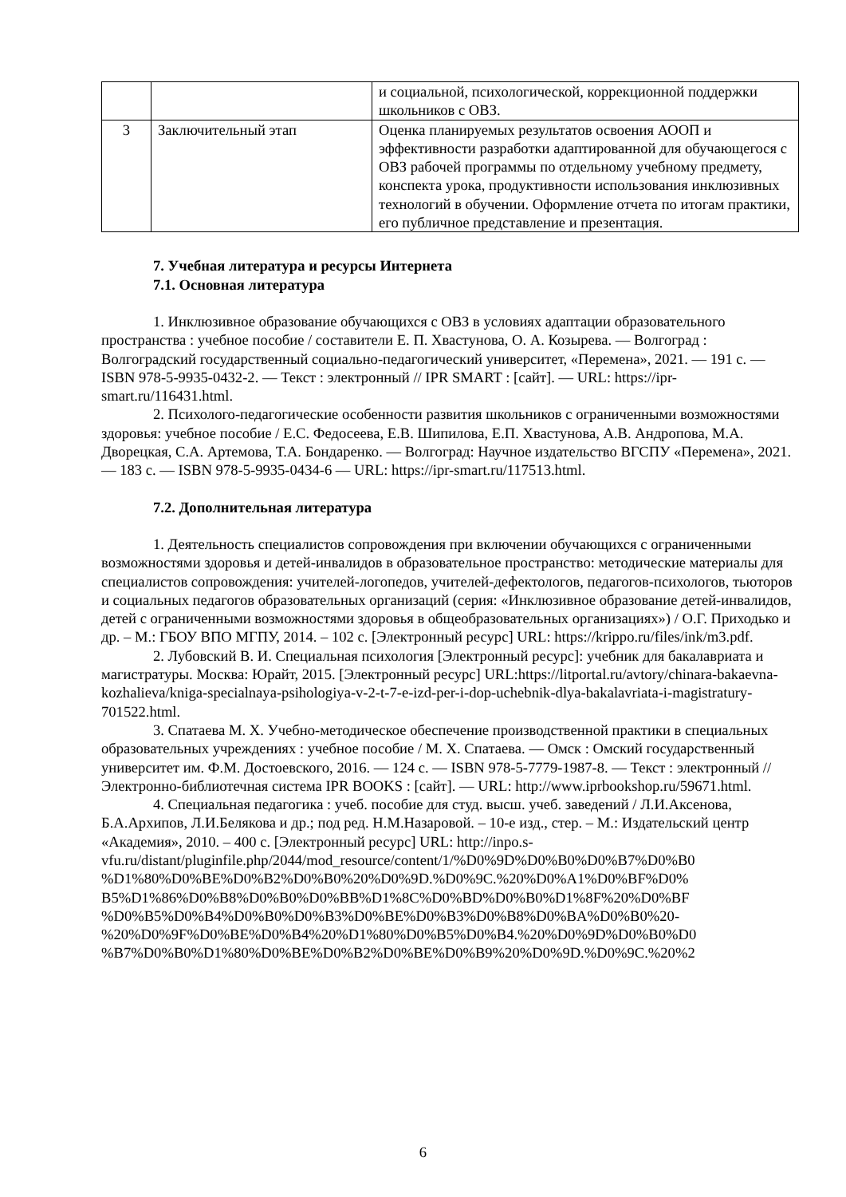| | | и социальной, психологической, коррекционной поддержки школьников с ОВЗ. |
| 3 | Заключительный этап | Оценка планируемых результатов освоения АООП и эффективности разработки адаптированной для обучающегося с ОВЗ рабочей программы по отдельному учебному предмету, конспекта урока, продуктивности использования инклюзивных технологий в обучении. Оформление отчета по итогам практики, его публичное представление и презентация. |
7. Учебная литература и ресурсы Интернета
7.1. Основная литература
1. Инклюзивное образование обучающихся с ОВЗ в условиях адаптации образовательного пространства : учебное пособие / составители Е. П. Хвастунова, О. А. Козырева. — Волгоград : Волгоградский государственный социально-педагогический университет, «Перемена», 2021. — 191 c. — ISBN 978-5-9935-0432-2. — Текст : электронный // IPR SMART : [сайт]. — URL: https://ipr-smart.ru/116431.html.
2. Психолого-педагогические особенности развития школьников с ограниченными возможностями здоровья: учебное пособие / Е.С. Федосеева, Е.В. Шипилова, Е.П. Хвастунова, А.В. Андропова, М.А. Дворецкая, С.А. Артемова, Т.А. Бондаренко. — Волгоград: Научное издательство ВГСПУ «Перемена», 2021. — 183 c. — ISBN 978-5-9935-0434-6 — URL: https://ipr-smart.ru/117513.html.
7.2. Дополнительная литература
1. Деятельность специалистов сопровождения при включении обучающихся с ограниченными возможностями здоровья и детей-инвалидов в образовательное пространство: методические материалы для специалистов сопровождения: учителей-логопедов, учителей-дефектологов, педагогов-психологов, тьюторов и социальных педагогов образовательных организаций (серия: «Инклюзивное образование детей-инвалидов, детей с ограниченными возможностями здоровья в общеобразовательных организациях») / О.Г. Приходько и др. – М.: ГБОУ ВПО МГПУ, 2014. – 102 с. [Электронный ресурс] URL: https://krippo.ru/files/ink/m3.pdf.
2. Лубовский В. И. Специальная психология [Электронный ресурс]: учебник для бакалавриата и магистратуры. Москва: Юрайт, 2015. [Электронный ресурс] URL:https://litportal.ru/avtory/chinara-bakaevna-kozhalieva/kniga-specialnaya-psihologiya-v-2-t-7-e-izd-per-i-dop-uchebnik-dlya-bakalavriata-i-magistratury-701522.html.
3. Спатаева М. Х. Учебно-методическое обеспечение производственной практики в специальных образовательных учреждениях : учебное пособие / М. Х. Спатаева. — Омск : Омский государственный университет им. Ф.М. Достоевского, 2016. — 124 c. — ISBN 978-5-7779-1987-8. — Текст : электронный // Электронно-библиотечная система IPR BOOKS : [сайт]. — URL: http://www.iprbookshop.ru/59671.html.
4. Специальная педагогика : учеб. пособие для студ. высш. учеб. заведений / Л.И.Аксенова, Б.А.Архипов, Л.И.Белякова и др.; под ред. Н.М.Назаровой. – 10-е изд., стер. – М.: Издательский центр «Академия», 2010. – 400 с. [Электронный ресурс] URL: http://inpo.s-vfu.ru/distant/pluginfile.php/2044/mod_resource/content/1/%D0%9D%D0%B0%D0%B7%D0%B0 %D1%80%D0%BE%D0%B2%D0%B0%20%D0%9D.%D0%9C.%20%D0%A1%D0%BF%D0% B5%D1%86%D0%B8%D0%B0%D0%BB%D1%8C%D0%BD%D0%B0%D1%8F%20%D0%BF %D0%B5%D0%B4%D0%B0%D0%B3%D0%BE%D0%B3%D0%B8%D0%BA%D0%B0%20- %20%D0%9F%D0%BE%D0%B4%20%D1%80%D0%B5%D0%B4.%20%D0%9D%D0%B0%D0 %B7%D0%B0%D1%80%D0%BE%D0%B2%D0%BE%D0%B9%20%D0%9D.%D0%9C.%20%2
6